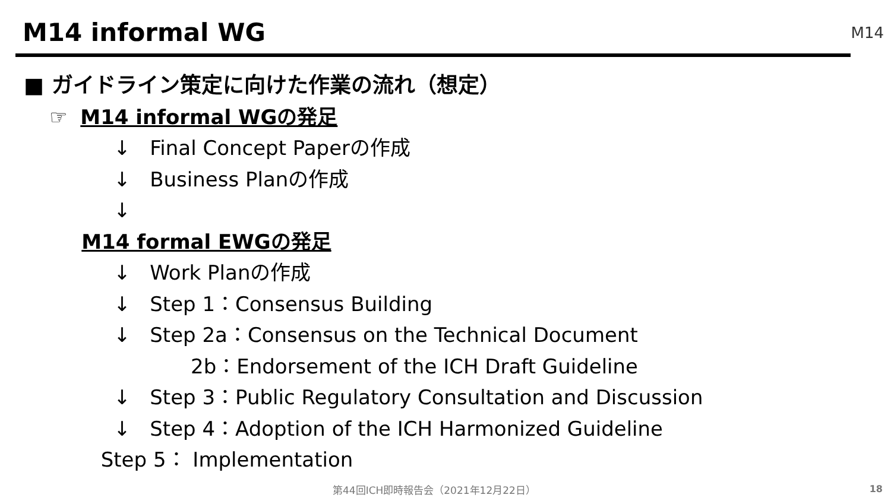M14 informal WG M14
■ ガイドライン策定に向けた作業の流れ（想定）
☞ M14 informal WGの発足
↓ Final Concept Paperの作成
↓ Business Planの作成
↓
M14 formal EWGの発足
↓ Work Planの作成
↓ Step 1：Consensus Building
↓ Step 2a：Consensus on the Technical Document
2b：Endorsement of the ICH Draft Guideline
↓ Step 3：Public Regulatory Consultation and Discussion
↓ Step 4：Adoption of the ICH Harmonized Guideline
Step 5： Implementation
第44回ICH即時報告会（2021年12月22日）
18